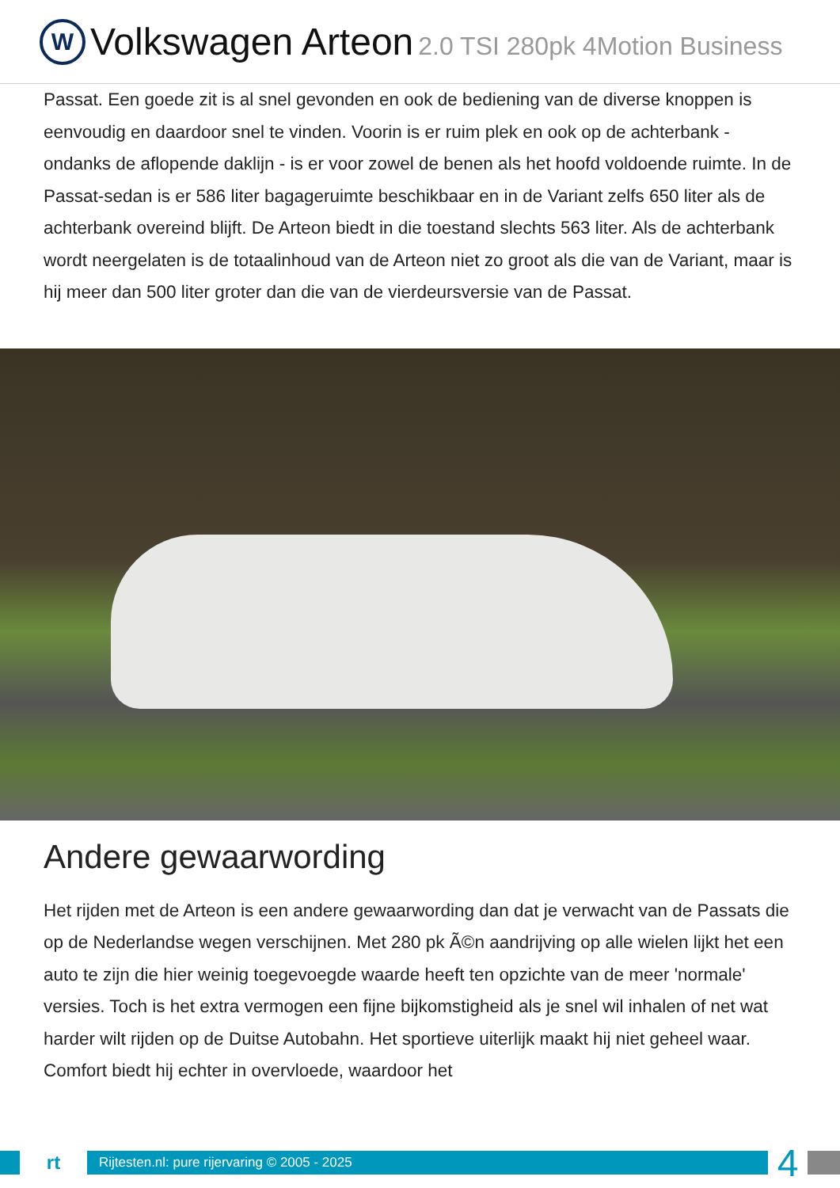W
Volkswagen Arteon 2.0 TSI 280pk 4Motion Business
Passat. Een goede zit is al snel gevonden en ook de bediening van de diverse knoppen is eenvoudig en daardoor snel te vinden. Voorin is er ruim plek en ook op de achterbank - ondanks de aflopende daklijn - is er voor zowel de benen als het hoofd voldoende ruimte. In de Passat-sedan is er 586 liter bagageruimte beschikbaar en in de Variant zelfs 650 liter als de achterbank overeind blijft. De Arteon biedt in die toestand slechts 563 liter. Als de achterbank wordt neergelaten is de totaalinhoud van de Arteon niet zo groot als die van de Variant, maar is hij meer dan 500 liter groter dan die van de vierdeursversie van de Passat.
Andere gewaarwording
Het rijden met de Arteon is een andere gewaarwording dan dat je verwacht van de Passats die op de Nederlandse wegen verschijnen. Met 280 pk Ã©n aandrijving op alle wielen lijkt het een auto te zijn die hier weinig toegevoegde waarde heeft ten opzichte van de meer 'normale' versies. Toch is het extra vermogen een fijne bijkomstigheid als je snel wil inhalen of net wat harder wilt rijden op de Duitse Autobahn. Het sportieve uiterlijk maakt hij niet geheel waar. Comfort biedt hij echter in overvloede, waardoor het
rt
Rijtesten.nl: pure rijervaring © 2005 - 2025
4